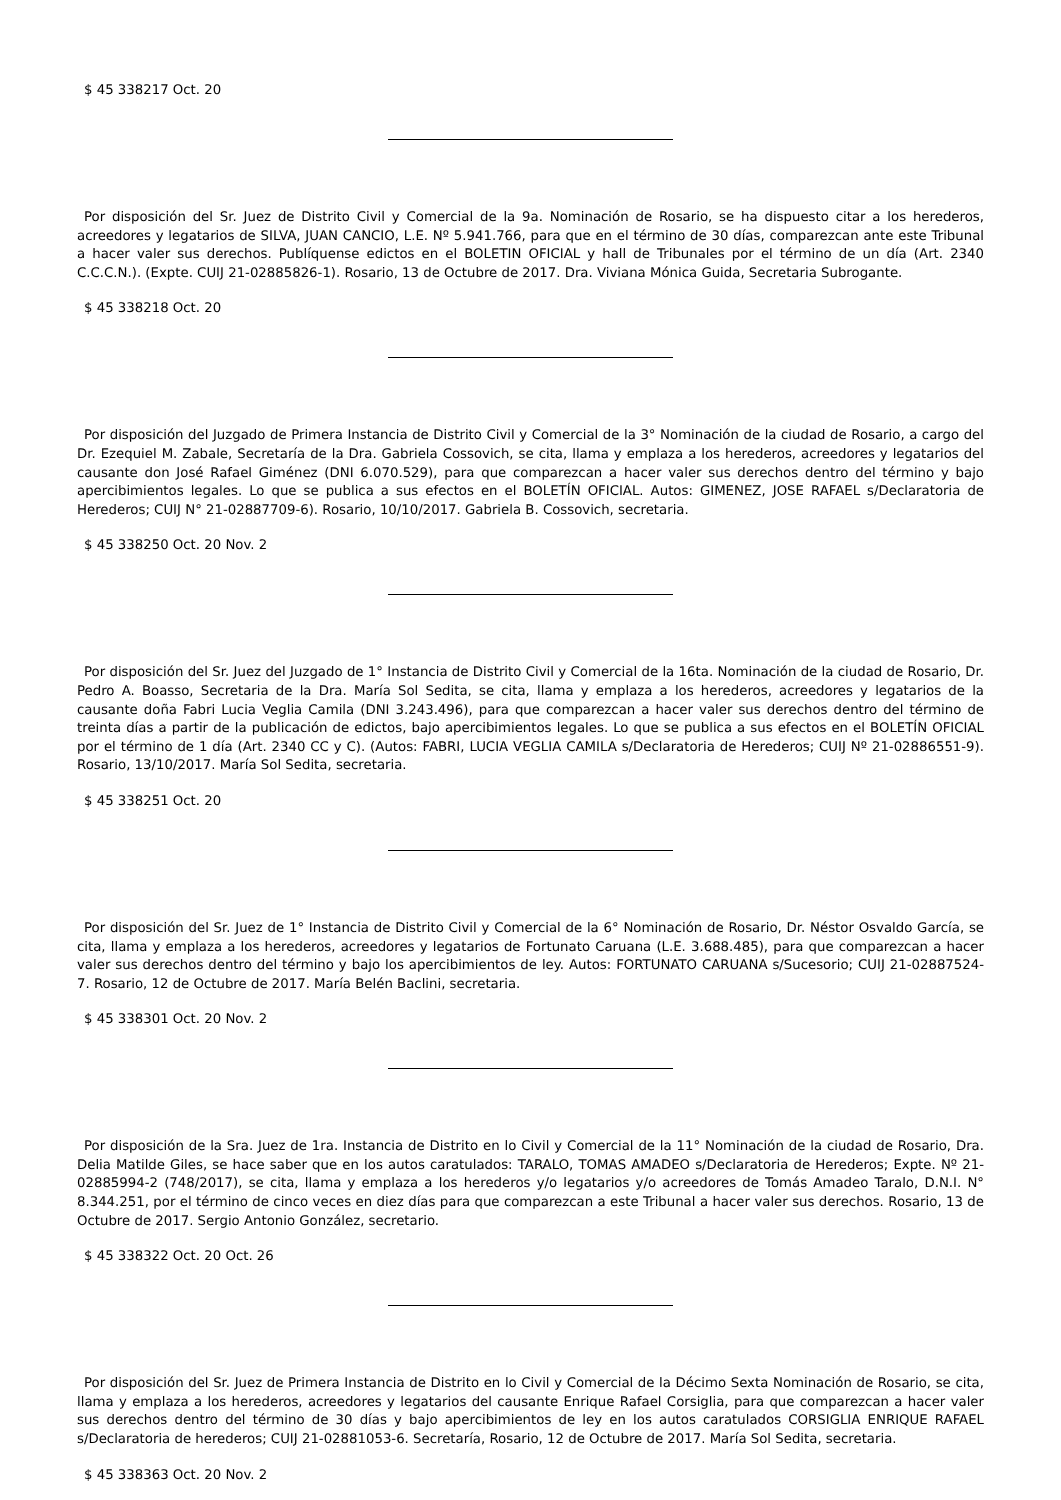$ 45 338217 Oct. 20
Por disposición del Sr. Juez de Distrito Civil y Comercial de la 9a. Nominación de Rosario, se ha dispuesto citar a los herederos, acreedores y legatarios de SILVA, JUAN CANCIO, L.E. Nº 5.941.766, para que en el término de 30 días, comparezcan ante este Tribunal a hacer valer sus derechos. Publíquense edictos en el BOLETIN OFICIAL y hall de Tribunales por el término de un día (Art. 2340 C.C.C.N.). (Expte. CUIJ 21-02885826-1). Rosario, 13 de Octubre de 2017. Dra. Viviana Mónica Guida, Secretaria Subrogante.
$ 45 338218 Oct. 20
Por disposición del Juzgado de Primera Instancia de Distrito Civil y Comercial de la 3° Nominación de la ciudad de Rosario, a cargo del Dr. Ezequiel M. Zabale, Secretaría de la Dra. Gabriela Cossovich, se cita, llama y emplaza a los herederos, acreedores y legatarios del causante don José Rafael Giménez (DNI 6.070.529), para que comparezcan a hacer valer sus derechos dentro del término y bajo apercibimientos legales. Lo que se publica a sus efectos en el BOLETÍN OFICIAL. Autos: GIMENEZ, JOSE RAFAEL s/Declaratoria de Herederos; CUIJ N° 21-02887709-6). Rosario, 10/10/2017. Gabriela B. Cossovich, secretaria.
$ 45 338250 Oct. 20 Nov. 2
Por disposición del Sr. Juez del Juzgado de 1° Instancia de Distrito Civil y Comercial de la 16ta. Nominación de la ciudad de Rosario, Dr. Pedro A. Boasso, Secretaria de la Dra. María Sol Sedita, se cita, llama y emplaza a los herederos, acreedores y legatarios de la causante doña Fabri Lucia Veglia Camila (DNI 3.243.496), para que comparezcan a hacer valer sus derechos dentro del término de treinta días a partir de la publicación de edictos, bajo apercibimientos legales. Lo que se publica a sus efectos en el BOLETÍN OFICIAL por el término de 1 día (Art. 2340 CC y C). (Autos: FABRI, LUCIA VEGLIA CAMILA s/Declaratoria de Herederos; CUIJ Nº 21-02886551-9). Rosario, 13/10/2017. María Sol Sedita, secretaria.
$ 45 338251 Oct. 20
Por disposición del Sr. Juez de 1° Instancia de Distrito Civil y Comercial de la 6° Nominación de Rosario, Dr. Néstor Osvaldo García, se cita, llama y emplaza a los herederos, acreedores y legatarios de Fortunato Caruana (L.E. 3.688.485), para que comparezcan a hacer valer sus derechos dentro del término y bajo los apercibimientos de ley. Autos: FORTUNATO CARUANA s/Sucesorio; CUIJ 21-02887524-7. Rosario, 12 de Octubre de 2017. María Belén Baclini, secretaria.
$ 45 338301 Oct. 20 Nov. 2
Por disposición de la Sra. Juez de 1ra. Instancia de Distrito en lo Civil y Comercial de la 11° Nominación de la ciudad de Rosario, Dra. Delia Matilde Giles, se hace saber que en los autos caratulados: TARALO, TOMAS AMADEO s/Declaratoria de Herederos; Expte. Nº 21-02885994-2 (748/2017), se cita, llama y emplaza a los herederos y/o legatarios y/o acreedores de Tomás Amadeo Taralo, D.N.I. N° 8.344.251, por el término de cinco veces en diez días para que comparezcan a este Tribunal a hacer valer sus derechos. Rosario, 13 de Octubre de 2017. Sergio Antonio González, secretario.
$ 45 338322 Oct. 20 Oct. 26
Por disposición del Sr. Juez de Primera Instancia de Distrito en lo Civil y Comercial de la Décimo Sexta Nominación de Rosario, se cita, llama y emplaza a los herederos, acreedores y legatarios del causante Enrique Rafael Corsiglia, para que comparezcan a hacer valer sus derechos dentro del término de 30 días y bajo apercibimientos de ley en los autos caratulados CORSIGLIA ENRIQUE RAFAEL s/Declaratoria de herederos; CUIJ 21-02881053-6. Secretaría, Rosario, 12 de Octubre de 2017. María Sol Sedita, secretaria.
$ 45 338363 Oct. 20 Nov. 2